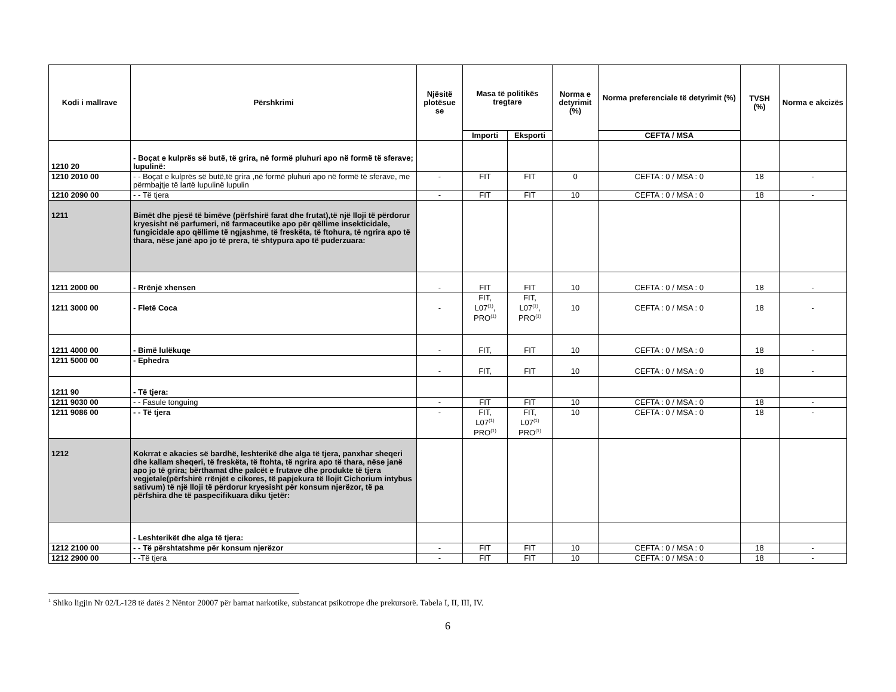| Kodi i mallrave | Përshkrimi | Njësitë plotësue se | Masa të politikës tregtare | | Norma e detyrimit (%) | Norma preferenciale të detyrimit (%) | TVSH (%) | Norma e akcizës |
| --- | --- | --- | --- | --- | --- | --- | --- | --- |
| | | | Importi | Eksporti | | CEFTA / MSA | | |
| 1210 20 | - Boçat e kulprës së butë, të grira, në formë pluhuri apo në formë të sferave; lupulinë: | | | | | | | |
| 1210 2010 00 | - - Boçat e kulprës së butë,të grira ,në formë pluhuri apo në formë të sferave, me përmbajtje të lartë lupulinë lupulin | - | FIT | FIT | 0 | CEFTA : 0 / MSA : 0 | 18 | - |
| 1210 2090 00 | - - Të tjera | - | FIT | FIT | 10 | CEFTA : 0 / MSA : 0 | 18 | - |
| 1211 | Bimët dhe pjesë të bimëve (përfshirë farat dhe frutat),të një lloji të përdorur kryesisht në parfumeri, në farmaceutike apo për qëllime insekticidale, fungicidale apo qëllime të ngjashme, të freskëta, të ftohura, të ngrira apo të thara, nëse janë apo jo të prera, të shtypura apo të puderzuara: | | | | | | | |
| 1211 2000 00 | - Rrënjë xhensen | - | FIT | FIT | 10 | CEFTA : 0 / MSA : 0 | 18 | - |
| 1211 3000 00 | - Fletë Coca | - | FIT, L07<sup>(1)</sup>, PRO<sup>(1)</sup> | FIT, L07<sup>(1)</sup>, PRO<sup>(1)</sup> | 10 | CEFTA : 0 / MSA : 0 | 18 | - |
| 1211 4000 00 | - Bimë lulëkuqe | - | FIT, | FIT | 10 | CEFTA : 0 / MSA : 0 | 18 | - |
| 1211 5000 00 | - Ephedra | - | FIT, | FIT | 10 | CEFTA : 0 / MSA : 0 | 18 | - |
| 1211 90 | - Të tjera: | | | | | | | |
| 1211 9030 00 | - - Fasule tonguing | - | FIT | FIT | 10 | CEFTA : 0 / MSA : 0 | 18 | - |
| 1211 9086 00 | - - Të tjera | - | FIT, L07<sup>(1)</sup> PRO<sup>(1)</sup> | FIT, L07<sup>(1)</sup> PRO<sup>(1)</sup> | 10 | CEFTA : 0 / MSA : 0 | 18 | - |
| 1212 | Kokrrat e akacies së bardhë, leshterikë dhe alga të tjera, panxhar sheqeri dhe kallam sheqeri, të freskëta, të ftohta, të ngrira apo të thara, nëse janë apo jo të grira; bërthamat dhe palcët e frutave dhe produkte të tjera vegjetale(përfshirë rrënjët e cikores, të papjekura të llojit Cichorium intybus sativum) të një lloji të përdorur kryesisht për konsum njerëzor, të pa përfshira dhe të paspecifikuara diku tjetër: | | | | | | | |
| | - Leshterikët dhe alga të tjera: | | | | | | | |
| 1212 2100 00 | - - Të përshtatshme për konsum njerëzor | - | FIT | FIT | 10 | CEFTA : 0 / MSA : 0 | 18 | - |
| 1212 2900 00 | - -Të tjera | - | FIT | FIT | 10 | CEFTA : 0 / MSA : 0 | 18 | - |
<sup>1</sup> Shiko ligjin Nr 02/L-128 të datës 2 Nëntor 20007 për barnat narkotike, substancat psikotrope dhe prekursorë. Tabela I, II, III, IV.
6